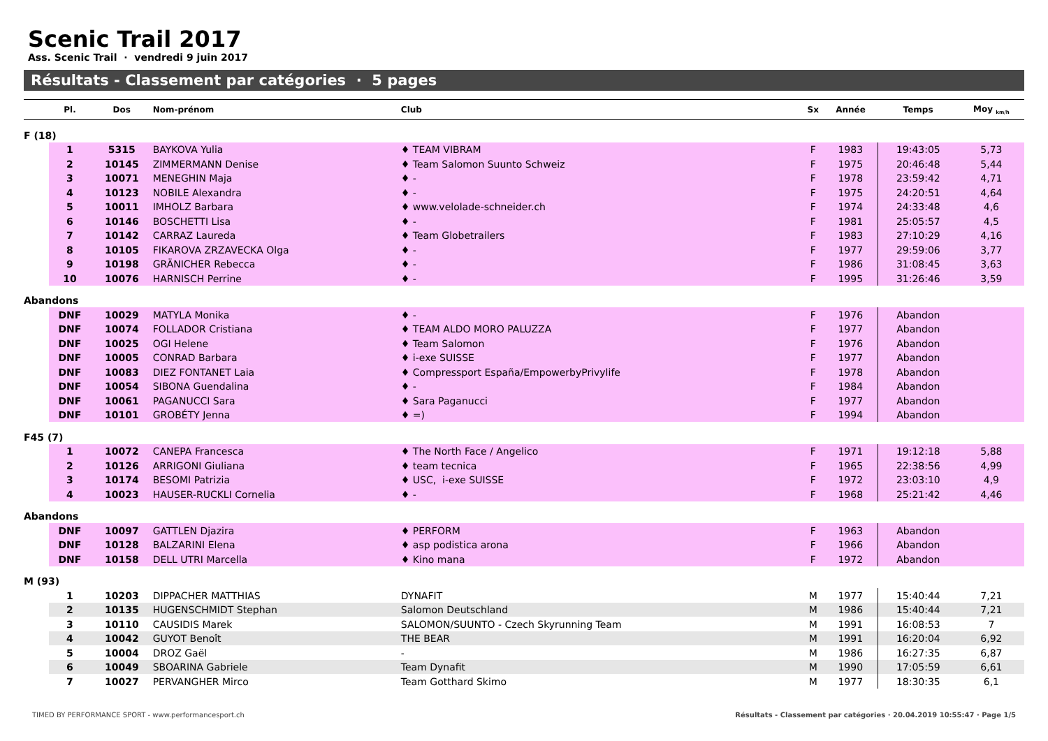Scenic Trail 2017
Ass. Scenic Trail · vendredi 9 juin 2017
Résultats - Classement par catégories · 5 pages
| | Pl. | Dos | Nom-prénom | Club | Sx | Année | Temps | Moy <sub>km/h</sub> |
| --- | --- | --- | --- | --- | --- | --- | --- | --- |
| F (18) | | | | | | | | |
| | 1 | 5315 | BAYKOVA Yulia | ♦ TEAM VIBRAM | F | 1983 | 19:43:05 | 5,73 |
| | 2 | 10145 | ZIMMERMANN Denise | ♦ Team Salomon Suunto Schweiz | F | 1975 | 20:46:48 | 5,44 |
| | 3 | 10071 | MENEGHIN Maja | ♦ - | F | 1978 | 23:59:42 | 4,71 |
| | 4 | 10123 | NOBILE Alexandra | ♦ - | F | 1975 | 24:20:51 | 4,64 |
| | 5 | 10011 | IMHOLZ Barbara | ♦ www.velolade-schneider.ch | F | 1974 | 24:33:48 | 4,6 |
| | 6 | 10146 | BOSCHETTI Lisa | ♦ - | F | 1981 | 25:05:57 | 4,5 |
| | 7 | 10142 | CARRAZ Laureda | ♦ Team Globetrailers | F | 1983 | 27:10:29 | 4,16 |
| | 8 | 10105 | FIKAROVA ZRZAVECKA Olga | ♦ - | F | 1977 | 29:59:06 | 3,77 |
| | 9 | 10198 | GRÄNICHER Rebecca | ♦ - | F | 1986 | 31:08:45 | 3,63 |
| | 10 | 10076 | HARNISCH Perrine | ♦ - | F | 1995 | 31:26:46 | 3,59 |
| Abandons | | | | | | | | |
| | DNF | 10029 | MATYLA Monika | ♦ - | F | 1976 | Abandon | |
| | DNF | 10074 | FOLLADOR Cristiana | ♦ TEAM ALDO MORO PALUZZA | F | 1977 | Abandon | |
| | DNF | 10025 | OGI Helene | ♦ Team Salomon | F | 1976 | Abandon | |
| | DNF | 10005 | CONRAD Barbara | ♦ i-exe SUISSE | F | 1977 | Abandon | |
| | DNF | 10083 | DIEZ FONTANET Laia | ♦ Compressport España/EmpowerbyPrivylife | F | 1978 | Abandon | |
| | DNF | 10054 | SIBONA Guendalina | ♦ - | F | 1984 | Abandon | |
| | DNF | 10061 | PAGANUCCI Sara | ♦ Sara Paganucci | F | 1977 | Abandon | |
| | DNF | 10101 | GROBÉTY Jenna | ♦ =) | F | 1994 | Abandon | |
| F45 (7) | | | | | | | | |
| | 1 | 10072 | CANEPA Francesca | ♦ The North Face / Angelico | F | 1971 | 19:12:18 | 5,88 |
| | 2 | 10126 | ARRIGONI Giuliana | ♦ team tecnica | F | 1965 | 22:38:56 | 4,99 |
| | 3 | 10174 | BESOMI Patrizia | ♦ USC, i-exe SUISSE | F | 1972 | 23:03:10 | 4,9 |
| | 4 | 10023 | HAUSER-RUCKLI Cornelia | ♦ - | F | 1968 | 25:21:42 | 4,46 |
| Abandons | | | | | | | | |
| | DNF | 10097 | GATTLEN Djazira | ♦ PERFORM | F | 1963 | Abandon | |
| | DNF | 10128 | BALZARINI Elena | ♦ asp podistica arona | F | 1966 | Abandon | |
| | DNF | 10158 | DELL UTRI Marcella | ♦ Kino mana | F | 1972 | Abandon | |
| M (93) | | | | | | | | |
| | 1 | 10203 | DIPPACHER MATTHIAS | DYNAFIT | M | 1977 | 15:40:44 | 7,21 |
| | 2 | 10135 | HUGENSCHMIDT Stephan | Salomon Deutschland | M | 1986 | 15:40:44 | 7,21 |
| | 3 | 10110 | CAUSIDIS Marek | SALOMON/SUUNTO - Czech Skyrunning Team | M | 1991 | 16:08:53 | 7 |
| | 4 | 10042 | GUYOT Benoît | THE BEAR | M | 1991 | 16:20:04 | 6,92 |
| | 5 | 10004 | DROZ Gaël | - | M | 1986 | 16:27:35 | 6,87 |
| | 6 | 10049 | SBOARINA Gabriele | Team Dynafit | M | 1990 | 17:05:59 | 6,61 |
| | 7 | 10027 | PERVANGHER Mirco | Team Gotthard Skimo | M | 1977 | 18:30:35 | 6,1 |
TIMED BY PERFORMANCE SPORT - www.performancesport.ch Résultats - Classement par catégories · 20.04.2019 10:55:47 · Page 1/5